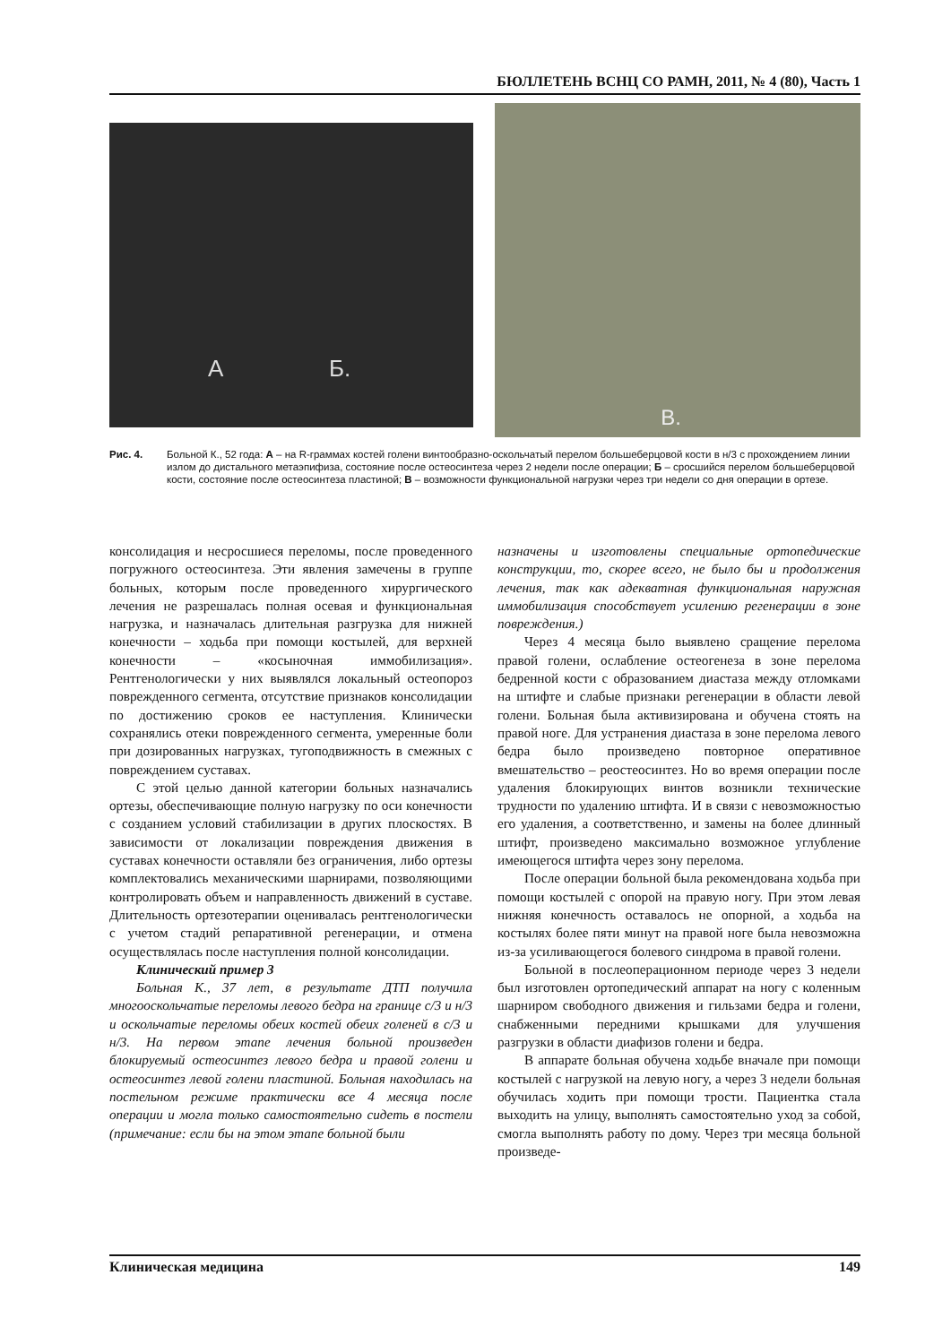БЮЛЛЕТЕНЬ ВСНЦ СО РАМН, 2011, № 4 (80), Часть 1
А Б.
В.
Рис. 4. Больной К., 52 года: А – на R-граммах костей голени винтообразно-оскольчатый перелом большеберцовой кости в н/3 с прохождением линии излом до дистального метаэпифиза, состояние после остеосинтеза через 2 недели после операции; Б – сросшийся перелом большеберцовой кости, состояние после остеосинтеза пластиной; В – возможности функциональной нагрузки через три недели со дня операции в ортезе.
консолидация и несросшиеся переломы, после проведенного погружного остеосинтеза. Эти явления замечены в группе больных, которым после проведенного хирургического лечения не разрешалась полная осевая и функциональная нагрузка, и назначалась длительная разгрузка для нижней конечности – ходьба при помощи костылей, для верхней конечности – «косыночная иммобилизация». Рентгенологически у них выявлялся локальный остеопороз поврежденного сегмента, отсутствие признаков консолидации по достижению сроков ее наступления. Клинически сохранялись отеки поврежденного сегмента, умеренные боли при дозированных нагрузках, тугоподвижность в смежных с повреждением суставах.
С этой целью данной категории больных назначались ортезы, обеспечивающие полную нагрузку по оси конечности с созданием условий стабилизации в других плоскостях. В зависимости от локализации повреждения движения в суставах конечности оставляли без ограничения, либо ортезы комплектовались механическими шарнирами, позволяющими контролировать объем и направленность движений в суставе. Длительность ортезотерапии оценивалась рентгенологически с учетом стадий репаративной регенерации, и отмена осуществлялась после наступления полной консолидации.
Клинический пример 3
Больная К., 37 лет, в результате ДТП получила многооскольчатые переломы левого бедра на границе с/3 и н/3 и оскольчатые переломы обеих костей обеих голеней в с/3 и н/3. На первом этапе лечения больной произведен блокируемый остеосинтез левого бедра и правой голени и остеосинтез левой голени пластиной. Больная находилась на постельном режиме практически все 4 месяца после операции и могла только самостоятельно сидеть в постели (примечание: если бы на этом этапе больной были
назначены и изготовлены специальные ортопедические конструкции, то, скорее всего, не было бы и продолжения лечения, так как адекватная функциональная наружная иммобилизация способствует усилению регенерации в зоне повреждения.)
Через 4 месяца было выявлено сращение перелома правой голени, ослабление остеогенеза в зоне перелома бедренной кости с образованием диастаза между отломками на штифте и слабые признаки регенерации в области левой голени. Больная была активизирована и обучена стоять на правой ноге. Для устранения диастаза в зоне перелома левого бедра было произведено повторное оперативное вмешательство – реостеосинтез. Но во время операции после удаления блокирующих винтов возникли технические трудности по удалению штифта. И в связи с невозможностью его удаления, а соответственно, и замены на более длинный штифт, произведено максимально возможное углубление имеющегося штифта через зону перелома.
После операции больной была рекомендована ходьба при помощи костылей с опорой на правую ногу. При этом левая нижняя конечность оставалось не опорной, а ходьба на костылях более пяти минут на правой ноге была невозможна из-за усиливающегося болевого синдрома в правой голени.
Больной в послеоперационном периоде через 3 недели был изготовлен ортопедический аппарат на ногу с коленным шарниром свободного движения и гильзами бедра и голени, снабженными передними крышками для улучшения разгрузки в области диафизов голени и бедра.
В аппарате больная обучена ходьбе вначале при помощи костылей с нагрузкой на левую ногу, а через 3 недели больная обучилась ходить при помощи трости. Пациентка стала выходить на улицу, выполнять самостоятельно уход за собой, смогла выполнять работу по дому. Через три месяца больной произведе-
Клиническая медицина 149